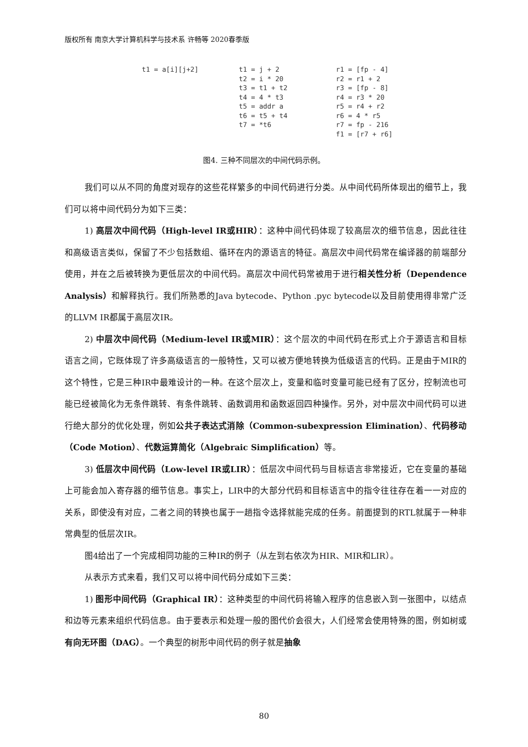版权所有 南京大学计算机科学与技术系 许畅等 2020春季版
t1 = a[i][j+2]
t1 = j + 2
t2 = i * 20
t3 = t1 + t2
t4 = 4 * t3
t5 = addr a
t6 = t5 + t4
t7 = *t6
r1 = [fp - 4]
r2 = r1 + 2
r3 = [fp - 8]
r4 = r3 * 20
r5 = r4 + r2
r6 = 4 * r5
r7 = fp - 216
f1 = [r7 + r6]
图4. 三种不同层次的中间代码示例。
我们可以从不同的角度对现存的这些花样繁多的中间代码进行分类。从中间代码所体现出的细节上，我们可以将中间代码分为如下三类：
1) 高层次中间代码（High-level IR或HIR）：这种中间代码体现了较高层次的细节信息，因此往往和高级语言类似，保留了不少包括数组、循环在内的源语言的特征。高层次中间代码常在编译器的前端部分使用，并在之后被转换为更低层次的中间代码。高层次中间代码常被用于进行相关性分析（Dependence Analysis）和解释执行。我们所熟悉的Java bytecode、Python .pyc bytecode以及目前使用得非常广泛的LLVM IR都属于高层次IR。
2) 中层次中间代码（Medium-level IR或MIR）：这个层次的中间代码在形式上介于源语言和目标语言之间，它既体现了许多高级语言的一般特性，又可以被方便地转换为低级语言的代码。正是由于MIR的这个特性，它是三种IR中最难设计的一种。在这个层次上，变量和临时变量可能已经有了区分，控制流也可能已经被简化为无条件跳转、有条件跳转、函数调用和函数返回四种操作。另外，对中层次中间代码可以进行绝大部分的优化处理，例如公共子表达式消除（Common-subexpression Elimination）、代码移动（Code Motion）、代数运算简化（Algebraic Simplification）等。
3) 低层次中间代码（Low-level IR或LIR）：低层次中间代码与目标语言非常接近，它在变量的基础上可能会加入寄存器的细节信息。事实上，LIR中的大部分代码和目标语言中的指令往往存在着一一对应的关系，即使没有对应，二者之间的转换也属于一趟指令选择就能完成的任务。前面提到的RTL就属于一种非常典型的低层次IR。
图4给出了一个完成相同功能的三种IR的例子（从左到右依次为HIR、MIR和LIR）。
从表示方式来看，我们又可以将中间代码分成如下三类：
1) 图形中间代码（Graphical IR）：这种类型的中间代码将输入程序的信息嵌入到一张图中，以结点和边等元素来组织代码信息。由于要表示和处理一般的图代价会很大，人们经常会使用特殊的图，例如树或有向无环图（DAG）。一个典型的树形中间代码的例子就是抽象
80